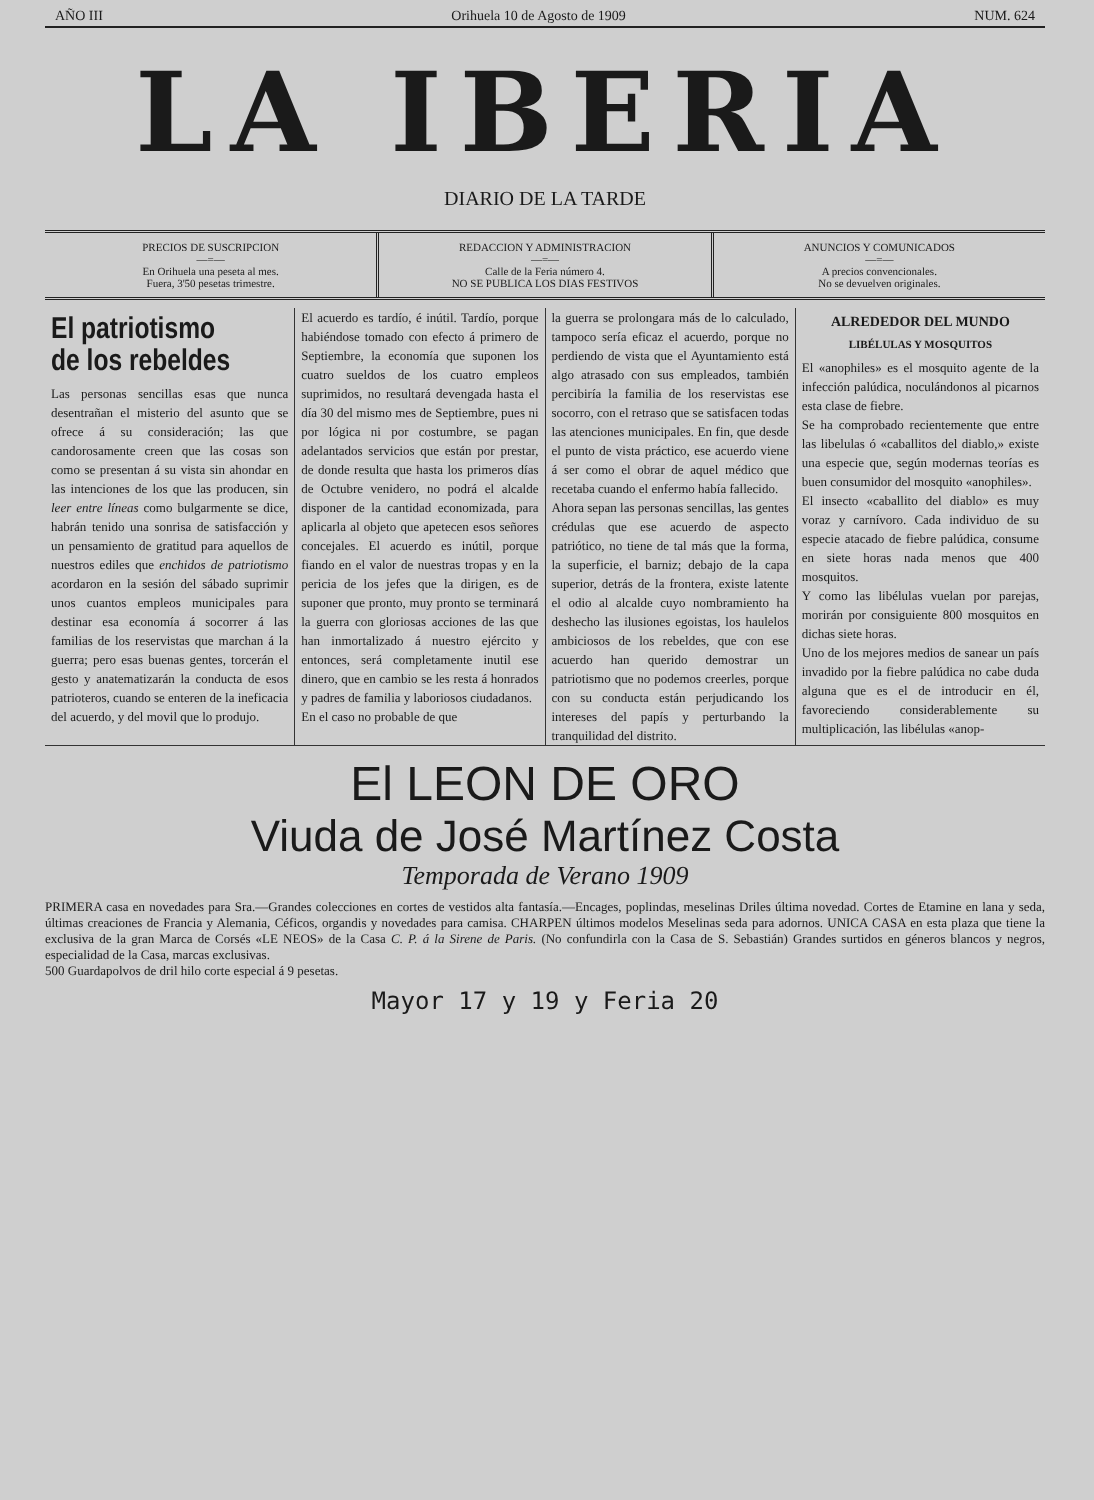AÑO III Orihuela 10 de Agosto de 1909 NUM. 624
LA IBERIA
DIARIO DE LA TARDE
PRECIOS DE SUSCRIPCION
—=—
En Orihuela una peseta al mes.
Fuera, 3'50 pesetas trimestre.
REDACCION Y ADMINISTRACION
—=—
Calle de la Feria número 4.
NO SE PUBLICA LOS DIAS FESTIVOS
ANUNCIOS Y COMUNICADOS
—=—
A precios convencionales.
No se devuelven originales.
El patriotismo
de los rebeldes
Las personas sencillas esas que nunca desentrañan el misterio del asunto que se ofrece á su consideración; las que candorosamente creen que las cosas son como se presentan á su vista sin ahondar en las intenciones de los que las producen, sin leer entre líneas como bulgarmente se dice, habrán tenido una sonrisa de satisfacción y un pensamiento de gratitud para aquellos de nuestros ediles que enchidos de patriotismo acordaron en la sesión del sábado suprimir unos cuantos empleos municipales para destinar esa economía á socorrer á las familias de los reservistas que marchan á la guerra; pero esas buenas gentes, torcerán el gesto y anatematizarán la conducta de esos patrioteros, cuando se enteren de la ineficacia del acuerdo, y del movil que lo produjo.
El acuerdo es tardío, é inútil. Tardío, porque habiéndose tomado con efecto á primero de Septiembre, la economía que suponen los cuatro sueldos de los cuatro empleos suprimidos, no resultará devengada hasta el día 30 del mismo mes de Septiembre, pues ni por lógica ni por costumbre, se pagan adelantados servicios que están por prestar, de donde resulta que hasta los primeros días de Octubre venidero, no podrá el alcalde disponer de la cantidad economizada, para aplicarla al objeto que apetecen esos señores concejales. El acuerdo es inútil, porque fiando en el valor de nuestras tropas y en la pericia de los jefes que la dirigen, es de suponer que pronto, muy pronto se terminará la guerra con gloriosas acciones de las que han inmortalizado á nuestro ejército y entonces, será completamente inutil ese dinero, que en cambio se les resta á honrados y padres de familia y laboriosos ciudadanos.
En el caso no probable de que
la guerra se prolongara más de lo calculado, tampoco sería eficaz el acuerdo, porque no perdiendo de vista que el Ayuntamiento está algo atrasado con sus empleados, también percibiría la familia de los reservistas ese socorro, con el retraso que se satisfacen todas las atenciones municipales. En fin, que desde el punto de vista práctico, ese acuerdo viene á ser como el obrar de aquel médico que recetaba cuando el enfermo había fallecido.
Ahora sepan las personas sencillas, las gentes crédulas que ese acuerdo de aspecto patriótico, no tiene de tal más que la forma, la superficie, el barniz; debajo de la capa superior, detrás de la frontera, existe latente el odio al alcalde cuyo nombramiento ha deshecho las ilusiones egoistas, los haulelos ambiciosos de los rebeldes, que con ese acuerdo han querido demostrar un patriotismo que no podemos creerles, porque con su conducta están perjudicando los intereses del papís y perturbando la tranquilidad del distrito.
ALREDEDOR DEL MUNDO
LIBÉLULAS Y MOSQUITOS
El «anophiles» es el mosquito agente de la infección palúdica, noculándonos al picarnos esta clase de fiebre.
Se ha comprobado recientemente que entre las libelulas ó «caballitos del diablo,» existe una especie que, según modernas teorías es buen consumidor del mosquito «anophiles».
El insecto «caballito del diablo» es muy voraz y carnívoro. Cada individuo de su especie atacado de fiebre palúdica, consume en siete horas nada menos que 400 mosquitos.
Y como las libélulas vuelan por parejas, morirán por consiguiente 800 mosquitos en dichas siete horas.
Uno de los mejores medios de sanear un país invadido por la fiebre palúdica no cabe duda alguna que es el de introducir en él, favoreciendo considerablemente su multiplicación, las libélulas «anop-
El LEON DE ORO
Viuda de José Martínez Costa
Temporada de Verano 1909
PRIMERA casa en novedades para Sra.—Grandes colecciones en cortes de vestidos alta fantasía.—Encages, poplindas, meselinas Driles última novedad. Cortes de Etamine en lana y seda, últimas creaciones de Francia y Alemania, Céficos, organdis y novedades para camisa. CHARPEN últimos modelos Meselinas seda para adornos. UNICA CASA en esta plaza que tiene la exclusiva de la gran Marca de Corsés «LE NEOS» de la Casa C. P. á la Sirene de Paris. (No confundirla con la Casa de S. Sebastián) Grandes surtidos en géneros blancos y negros, especialidad de la Casa, marcas exclusivas.
500 Guardapolvos de dril hilo corte especial á 9 pesetas.
Mayor 17 y 19 y Feria 20